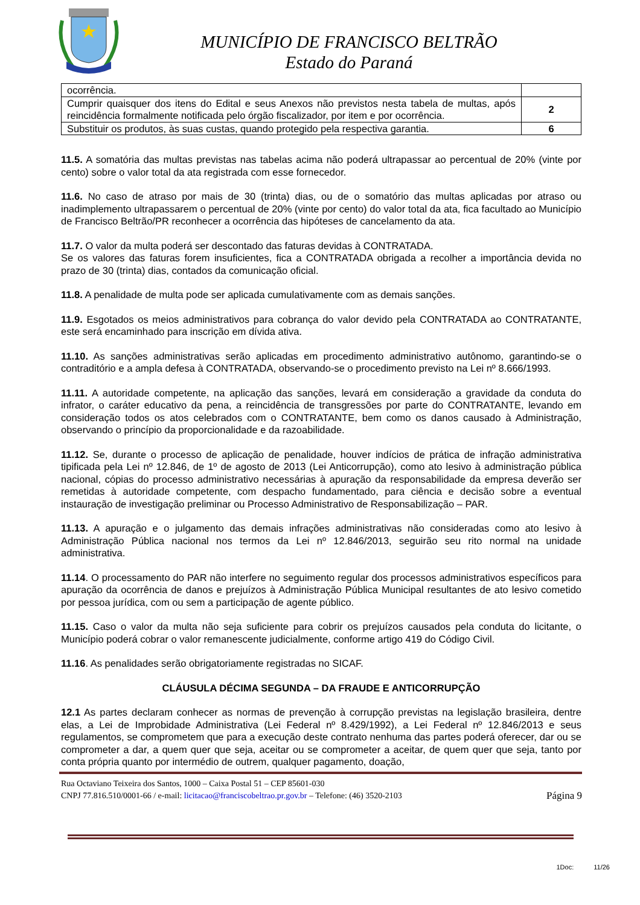MUNICÍPIO DE FRANCISCO BELTRÃO
Estado do Paraná
| ocorrência. | |
| Cumprir quaisquer dos itens do Edital e seus Anexos não previstos nesta tabela de multas, após reincidência formalmente notificada pelo órgão fiscalizador, por item e por ocorrência. | 2 |
| Substituir os produtos, às suas custas, quando protegido pela respectiva garantia. | 6 |
11.5. A somatória das multas previstas nas tabelas acima não poderá ultrapassar ao percentual de 20% (vinte por cento) sobre o valor total da ata registrada com esse fornecedor.
11.6. No caso de atraso por mais de 30 (trinta) dias, ou de o somatório das multas aplicadas por atraso ou inadimplemento ultrapassarem o percentual de 20% (vinte por cento) do valor total da ata, fica facultado ao Município de Francisco Beltrão/PR reconhecer a ocorrência das hipóteses de cancelamento da ata.
11.7. O valor da multa poderá ser descontado das faturas devidas à CONTRATADA.
Se os valores das faturas forem insuficientes, fica a CONTRATADA obrigada a recolher a importância devida no prazo de 30 (trinta) dias, contados da comunicação oficial.
11.8. A penalidade de multa pode ser aplicada cumulativamente com as demais sanções.
11.9. Esgotados os meios administrativos para cobrança do valor devido pela CONTRATADA ao CONTRATANTE, este será encaminhado para inscrição em dívida ativa.
11.10. As sanções administrativas serão aplicadas em procedimento administrativo autônomo, garantindo-se o contraditório e a ampla defesa à CONTRATADA, observando-se o procedimento previsto na Lei nº 8.666/1993.
11.11. A autoridade competente, na aplicação das sanções, levará em consideração a gravidade da conduta do infrator, o caráter educativo da pena, a reincidência de transgressões por parte do CONTRATANTE, levando em consideração todos os atos celebrados com o CONTRATANTE, bem como os danos causado à Administração, observando o princípio da proporcionalidade e da razoabilidade.
11.12. Se, durante o processo de aplicação de penalidade, houver indícios de prática de infração administrativa tipificada pela Lei nº 12.846, de 1º de agosto de 2013 (Lei Anticorrupção), como ato lesivo à administração pública nacional, cópias do processo administrativo necessárias à apuração da responsabilidade da empresa deverão ser remetidas à autoridade competente, com despacho fundamentado, para ciência e decisão sobre a eventual instauração de investigação preliminar ou Processo Administrativo de Responsabilização – PAR.
11.13. A apuração e o julgamento das demais infrações administrativas não consideradas como ato lesivo à Administração Pública nacional nos termos da Lei nº 12.846/2013, seguirão seu rito normal na unidade administrativa.
11.14. O processamento do PAR não interfere no seguimento regular dos processos administrativos específicos para apuração da ocorrência de danos e prejuízos à Administração Pública Municipal resultantes de ato lesivo cometido por pessoa jurídica, com ou sem a participação de agente público.
11.15. Caso o valor da multa não seja suficiente para cobrir os prejuízos causados pela conduta do licitante, o Município poderá cobrar o valor remanescente judicialmente, conforme artigo 419 do Código Civil.
11.16. As penalidades serão obrigatoriamente registradas no SICAF.
CLÁUSULA DÉCIMA SEGUNDA – DA FRAUDE E ANTICORRUPÇÃO
12.1 As partes declaram conhecer as normas de prevenção à corrupção previstas na legislação brasileira, dentre elas, a Lei de Improbidade Administrativa (Lei Federal nº 8.429/1992), a Lei Federal nº 12.846/2013 e seus regulamentos, se comprometem que para a execução deste contrato nenhuma das partes poderá oferecer, dar ou se comprometer a dar, a quem quer que seja, aceitar ou se comprometer a aceitar, de quem quer que seja, tanto por conta própria quanto por intermédio de outrem, qualquer pagamento, doação,
Rua Octaviano Teixeira dos Santos, 1000 – Caixa Postal 51 – CEP 85601-030
CNPJ 77.816.510/0001-66 / e-mail: licitacao@franciscobeltrao.pr.gov.br – Telefone: (46) 3520-2103
Página 9
1Doc: 11/26